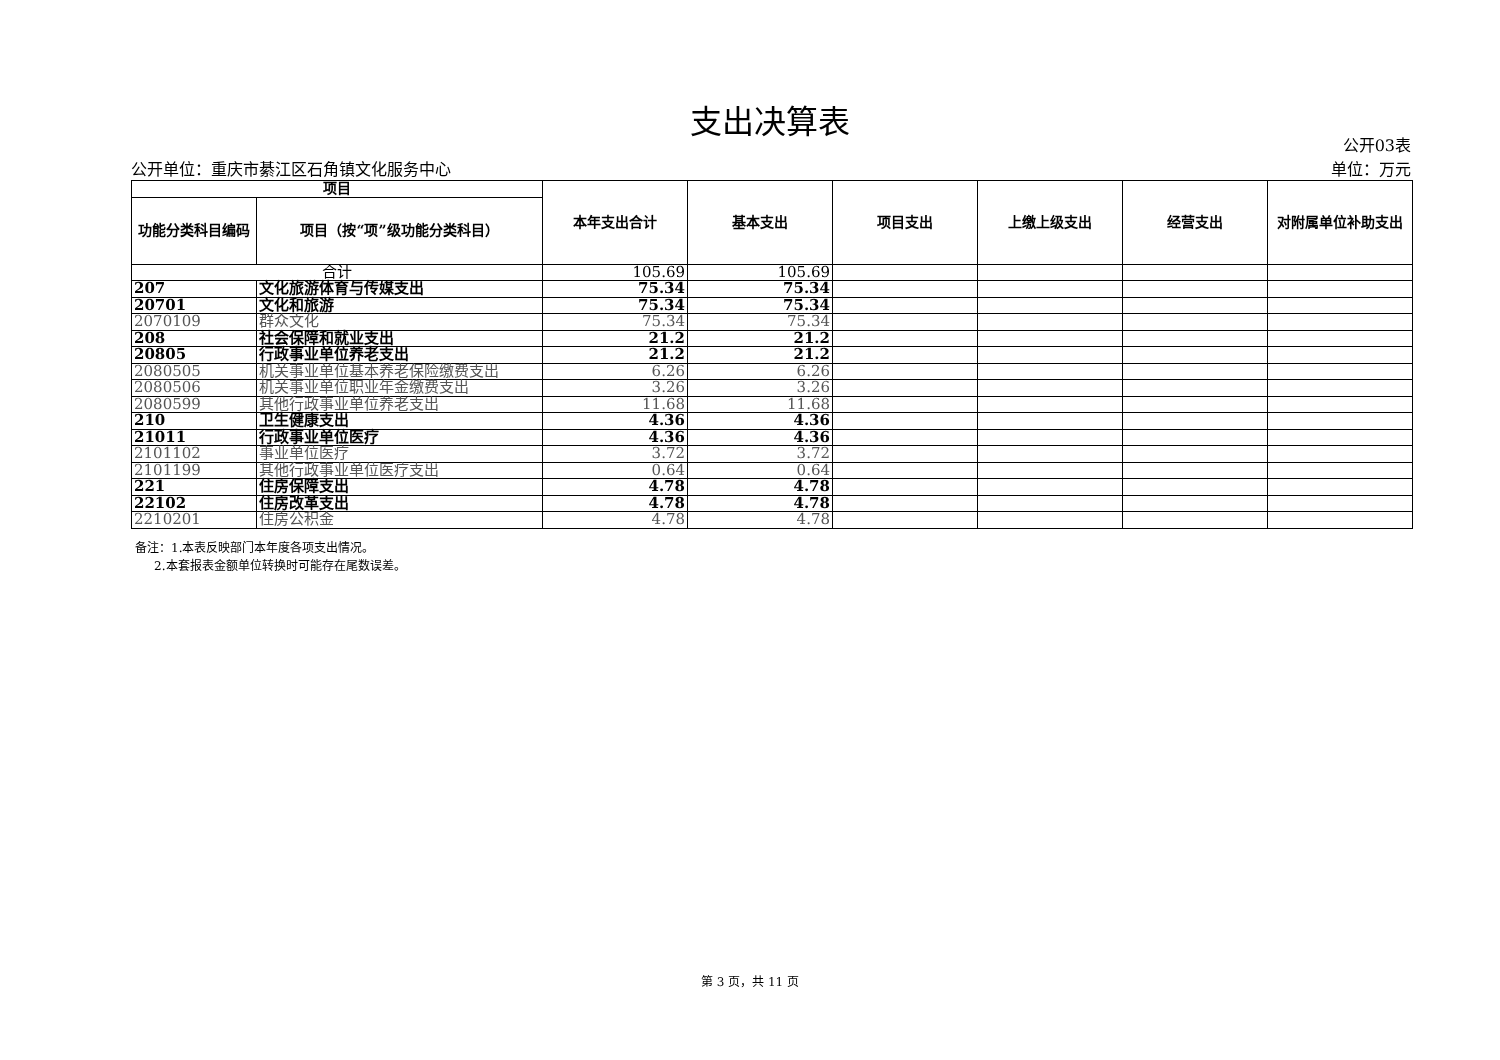支出决算表
公开单位：重庆市綦江区石角镇文化服务中心 公开03表
单位：万元
| 项目 | | 本年支出合计 | 基本支出 | 项目支出 | 上缴上级支出 | 经营支出 | 对附属单位补助支出 |
| --- | --- | --- | --- | --- | --- | --- | --- |
| 功能分类科目编码 | 项目（按“项”级功能分类科目） | | | | | | |
| 合计 | | 105.69 | 105.69 | | | | |
| 207 | 文化旅游体育与传媒支出 | 75.34 | 75.34 | | | | |
| 20701 | 文化和旅游 | 75.34 | 75.34 | | | | |
| 2070109 | 群众文化 | 75.34 | 75.34 | | | | |
| 208 | 社会保障和就业支出 | 21.2 | 21.2 | | | | |
| 20805 | 行政事业单位养老支出 | 21.2 | 21.2 | | | | |
| 2080505 | 机关事业单位基本养老保险缴费支出 | 6.26 | 6.26 | | | | |
| 2080506 | 机关事业单位职业年金缴费支出 | 3.26 | 3.26 | | | | |
| 2080599 | 其他行政事业单位养老支出 | 11.68 | 11.68 | | | | |
| 210 | 卫生健康支出 | 4.36 | 4.36 | | | | |
| 21011 | 行政事业单位医疗 | 4.36 | 4.36 | | | | |
| 2101102 | 事业单位医疗 | 3.72 | 3.72 | | | | |
| 2101199 | 其他行政事业单位医疗支出 | 0.64 | 0.64 | | | | |
| 221 | 住房保障支出 | 4.78 | 4.78 | | | | |
| 22102 | 住房改革支出 | 4.78 | 4.78 | | | | |
| 2210201 | 住房公积金 | 4.78 | 4.78 | | | | |
备注：1.本表反映部门本年度各项支出情况。
2.本套报表金额单位转换时可能存在尾数误差。
第 3 页，共 11 页